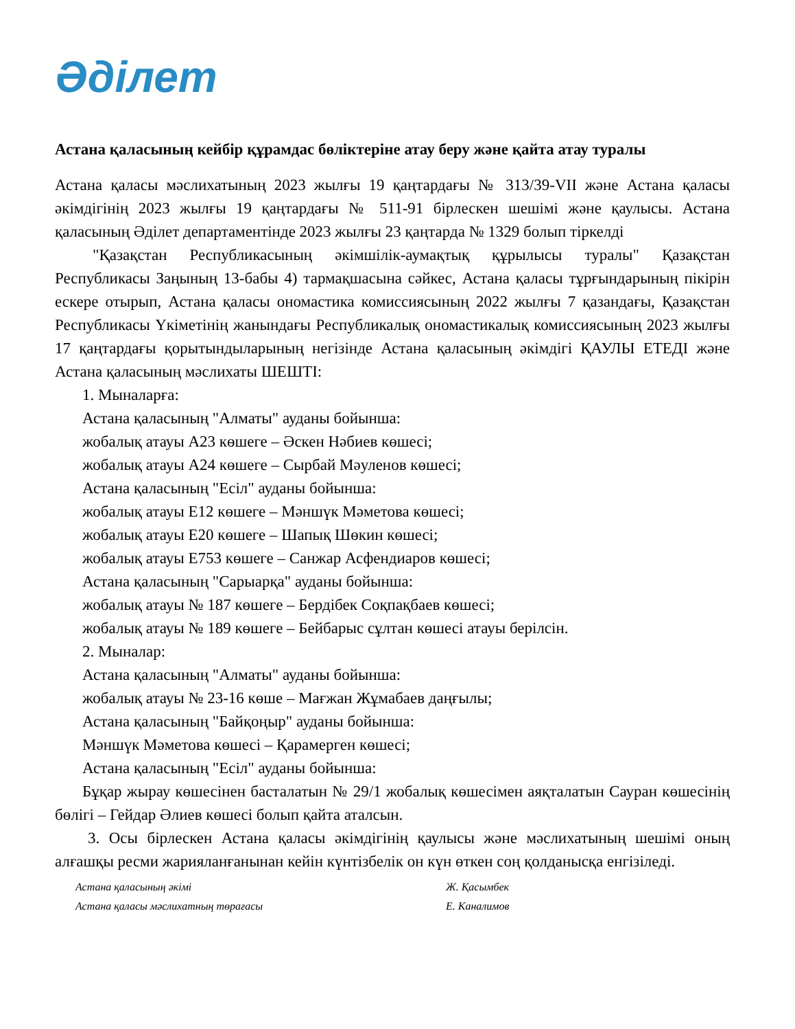Әділет
Астана қаласының кейбір құрамдас бөліктеріне атау беру және қайта атау туралы
Астана қаласы мәслихатының 2023 жылғы 19 қаңтардағы № 313/39-VII және Астана қаласы әкімдігінің 2023 жылғы 19 қаңтардағы № 511-91 бірлескен шешімі және қаулысы. Астана қаласының Әділет департаментінде 2023 жылғы 23 қаңтарда № 1329 болып тіркелді
"Қазақстан Республикасының әкімшілік-аумақтық құрылысы туралы" Қазақстан Республикасы Заңының 13-бабы 4) тармақшасына сәйкес, Астана қаласы тұрғындарының пікірін ескере отырып, Астана қаласы ономастика комиссиясының 2022 жылғы 7 қазандағы, Қазақстан Республикасы Үкіметінің жанындағы Республикалық ономастикалық комиссиясының 2023 жылғы 17 қаңтардағы қорытындыларының негізінде Астана қаласының әкімдігі ҚАУЛЫ ЕТЕДІ және Астана қаласының мәслихаты ШЕШТІ:
1. Мыналарға:
Астана қаласының "Алматы" ауданы бойынша:
жобалық атауы А23 көшеге – Әскен Нәбиев көшесі;
жобалық атауы А24 көшеге – Сырбай Мәуленов көшесі;
Астана қаласының "Есіл" ауданы бойынша:
жобалық атауы Е12 көшеге – Мәншүк Мәметова көшесі;
жобалық атауы Е20 көшеге – Шапық Шөкин көшесі;
жобалық атауы Е753 көшеге – Санжар Асфендиаров көшесі;
Астана қаласының "Сарыарқа" ауданы бойынша:
жобалық атауы № 187 көшеге – Бердібек Соқпақбаев көшесі;
жобалық атауы № 189 көшеге – Бейбарыс сұлтан көшесі атауы берілсін.
2. Мыналар:
Астана қаласының "Алматы" ауданы бойынша:
жобалық атауы № 23-16 көше – Мағжан Жұмабаев даңғылы;
Астана қаласының "Байқоңыр" ауданы бойынша:
Мәншүк Мәметова көшесі – Қарамерген көшесі;
Астана қаласының "Есіл" ауданы бойынша:
Бұқар жырау көшесінен басталатын № 29/1 жобалық көшесімен аяқталатын Сауран көшесінің бөлігі – Гейдар Әлиев көшесі болып қайта аталсын.
3. Осы бірлескен Астана қаласы әкімдігінің қаулысы және мәслихатының шешімі оның алғашқы ресми жарияланғанынан кейін күнтізбелік он күн өткен соң қолданысқа енгізіледі.
Астана қаласының әкімі Ж. Қасымбек
Астана қаласы мәслихатның төрағасы Е. Каналимов